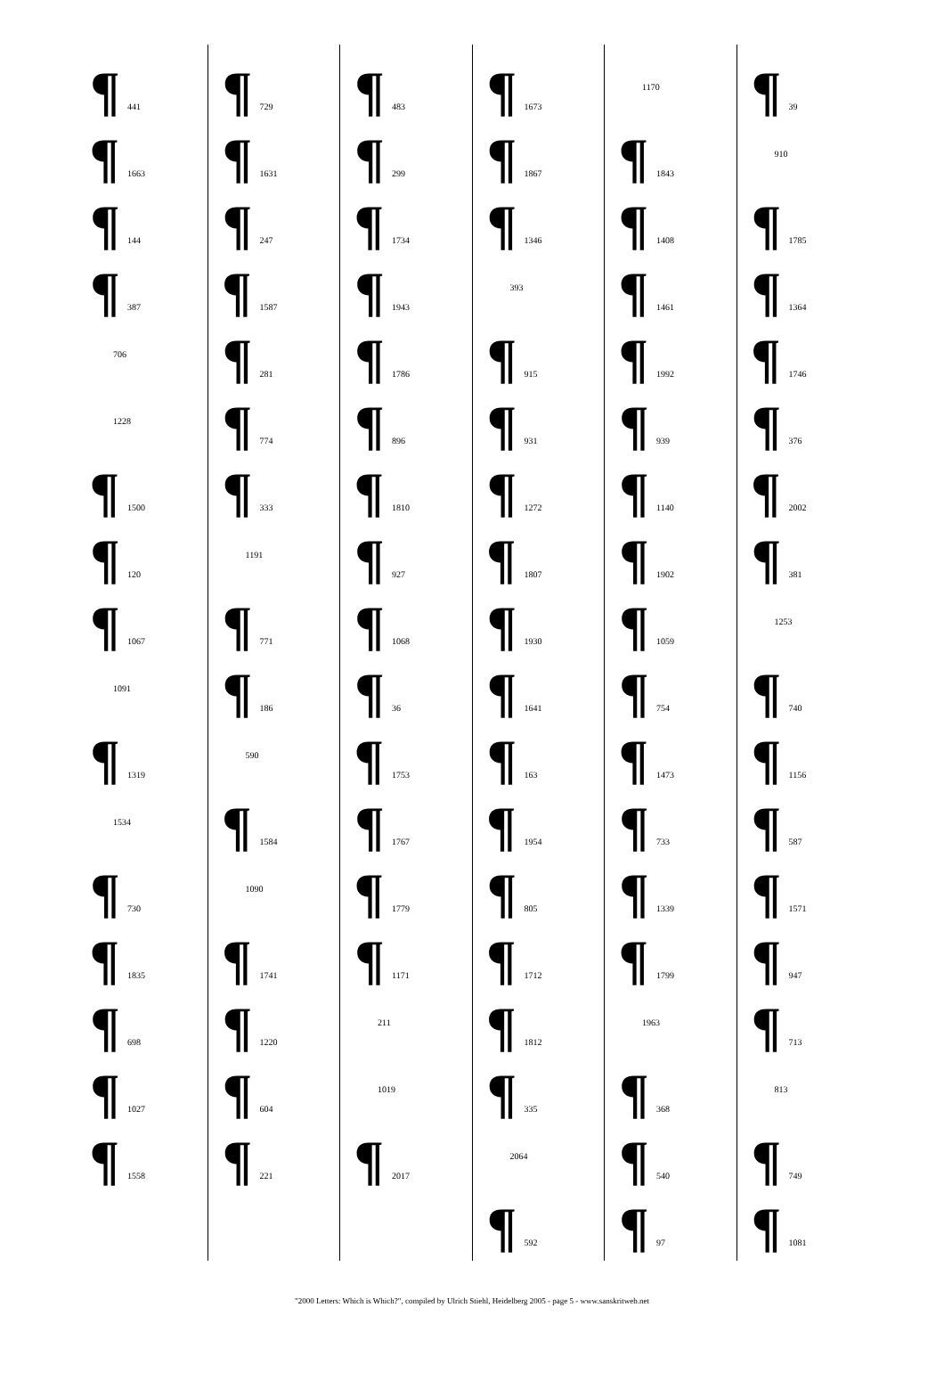¶ 441
¶ 1663
¶ 144
¶ 387
706
1228
¶ 1500
¶ 120
¶ 1067
1091
¶ 1319
1534
¶ 730
¶ 1835
¶ 698
¶ 1027
¶ 1558
¶ 729
¶ 1631
¶ 247
¶ 1587
¶ 281
¶ 774
¶ 333
1191
¶ 771
¶ 186
590
¶ 1584
1090
¶ 1741
¶ 1220
¶ 604
¶ 221
¶ 483
¶ 299
¶ 1734
¶ 1943
¶ 1786
¶ 896
¶ 1810
¶ 927
¶ 1068
¶ 36
¶ 1753
¶ 1767
¶ 1779
¶ 1171
211
1019
¶ 2017
¶ 1673
¶ 1867
¶ 1346
393
¶ 915
¶ 931
¶ 1272
¶ 1807
¶ 1930
¶ 1641
¶ 163
¶ 1954
¶ 805
¶ 1712
¶ 1812
¶ 335
2064
¶ 592
1170
¶ 1843
¶ 1408
¶ 1461
¶ 1992
¶ 939
¶ 1140
¶ 1902
¶ 1059
¶ 754
¶ 1473
¶ 733
¶ 1339
¶ 1799
1963
¶ 368
¶ 540
¶ 97
¶ 39
910
¶ 1785
¶ 1364
¶ 1746
¶ 376
¶ 2002
¶ 381
1253
¶ 740
¶ 1156
¶ 587
¶ 1571
¶ 947
¶ 713
813
¶ 749
¶ 1081
"2000 Letters: Which is Which?", compiled by Ulrich Stiehl, Heidelberg 2005 - page 5 - www.sanskritweb.net